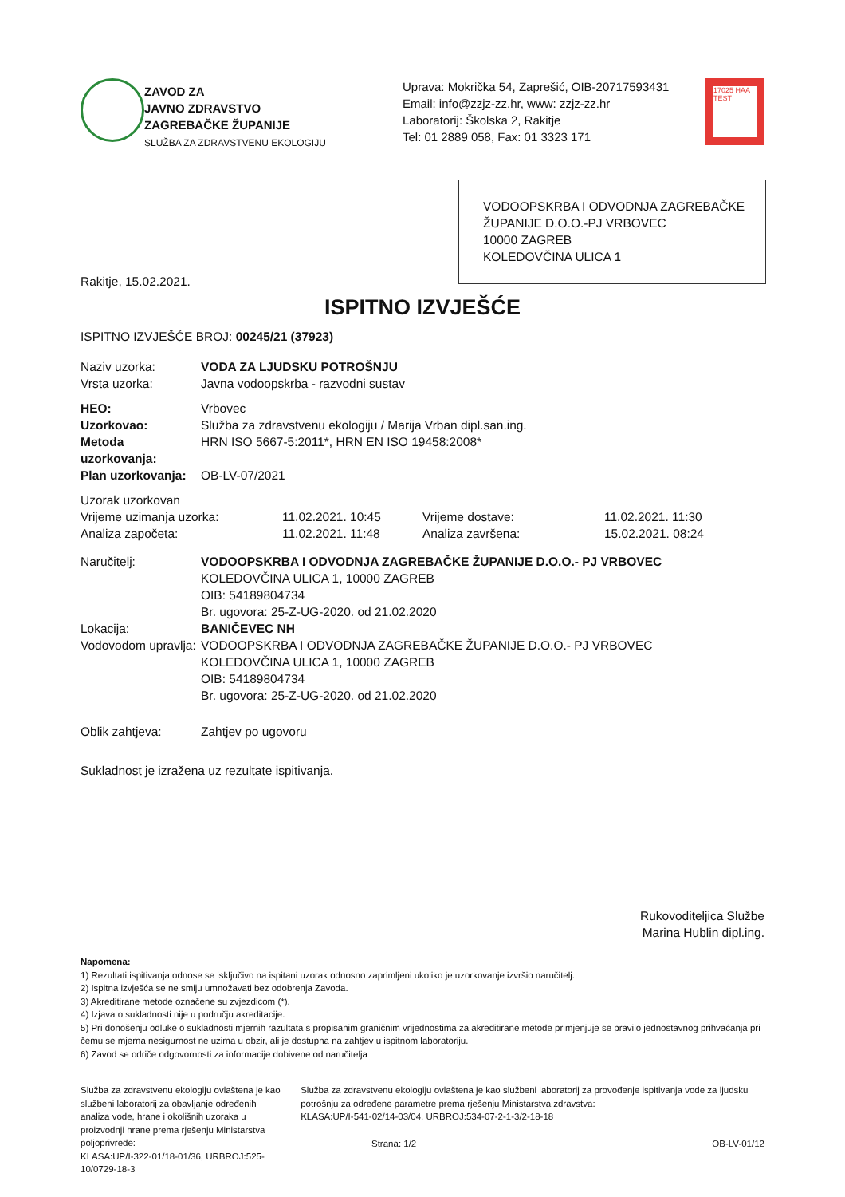ZAVOD ZA
JAVNO ZDRAVSTVO
ZAGREBAČKE ŽUPANIJE
SLUŽBA ZA ZDRAVSTVENU EKOLOGIJU
Uprava: Mokrička 54, Zaprešić, OIB-20717593431
Email: info@zzjz-zz.hr, www: zzjz-zz.hr
Laboratorij: Školska 2, Rakitje
Tel: 01 2889 058, Fax: 01 3323 171
17025 HAA TEST
VODOOPSKRBA I ODVODNJA ZAGREBAČKE ŽUPANIJE D.O.O.-PJ VRBOVEC
10000 ZAGREB
KOLEDOVČINA ULICA 1
Rakitje, 15.02.2021.
ISPITNO IZVJEŠĆE
ISPITNO IZVJEŠĆE BROJ: 00245/21 (37923)
| Naziv uzorka: | VODA ZA LJUDSKU POTROŠNJU |
| Vrsta uzorka: | Javna vodoopskrba - razvodni sustav |
| HEO: | Vrbovec |
| Uzorkovao: | Služba za zdravstvenu ekologiju / Marija Vrban dipl.san.ing. |
| Metoda uzorkovanja: | HRN ISO 5667-5:2011*, HRN EN ISO 19458:2008* |
| Plan uzorkovanja: | OB-LV-07/2021 |
Uzorak uzorkovan
| Vrijeme uzimanja uzorka: | 11.02.2021. 10:45 | Vrijeme dostave: | 11.02.2021. 11:30 |
| Analiza započeta: | 11.02.2021. 11:48 | Analiza završena: | 15.02.2021. 08:24 |
| Naručitelj: | VODOOPSKRBA I ODVODNJA ZAGREBAČKE ŽUPANIJE D.O.O.- PJ VRBOVEC KOLEDOVČINA ULICA 1, 10000 ZAGREB OIB: 54189804734 Br. ugovora: 25-Z-UG-2020. od 21.02.2020 |
| Lokacija: | BANIČEVEC NH |
| Vodovodom upravlja: | VODOOPSKRBA I ODVODNJA ZAGREBAČKE ŽUPANIJE D.O.O.- PJ VRBOVEC KOLEDOVČINA ULICA 1, 10000 ZAGREB OIB: 54189804734 Br. ugovora: 25-Z-UG-2020. od 21.02.2020 |
| Oblik zahtjeva: | Zahtjev po ugovoru |
Sukladnost je izražena uz rezultate ispitivanja.
Rukovoditeljica Službe
Marina Hublin dipl.ing.
Napomena:
1) Rezultati ispitivanja odnose se isključivo na ispitani uzorak odnosno zaprimljeni ukoliko je uzorkovanje izvršio naručitelj.
2) Ispitna izvješća se ne smiju umnožavati bez odobrenja Zavoda.
3) Akreditirane metode označene su zvjezdicom (*).
4) Izjava o sukladnosti nije u području akreditacije.
5) Pri donošenju odluke o sukladnosti mjernih razultata s propisanim graničnim vrijednostima za akreditirane metode primjenjuje se pravilo jednostavnog prihvaćanja pri čemu se mjerna nesigurnost ne uzima u obzir, ali je dostupna na zahtjev u ispitnom laboratoriju.
6) Zavod se odriče odgovornosti za informacije dobivene od naručitelja
Služba za zdravstvenu ekologiju ovlaštena je kao službeni laboratorij za obavljanje određenih analiza vode, hrane i okolišnih uzoraka u proizvodnji hrane prema rješenju Ministarstva poljoprivrede:
KLASA:UP/I-322-01/18-01/36, URBROJ:525-10/0729-18-3
Služba za zdravstvenu ekologiju ovlaštena je kao službeni laboratorij za provođenje ispitivanja vode za ljudsku potrošnju za određene parametre prema rješenju Ministarstva zdravstva:
KLASA:UP/I-541-02/14-03/04, URBROJ:534-07-2-1-3/2-18-18
Strana: 1/2 OB-LV-01/12